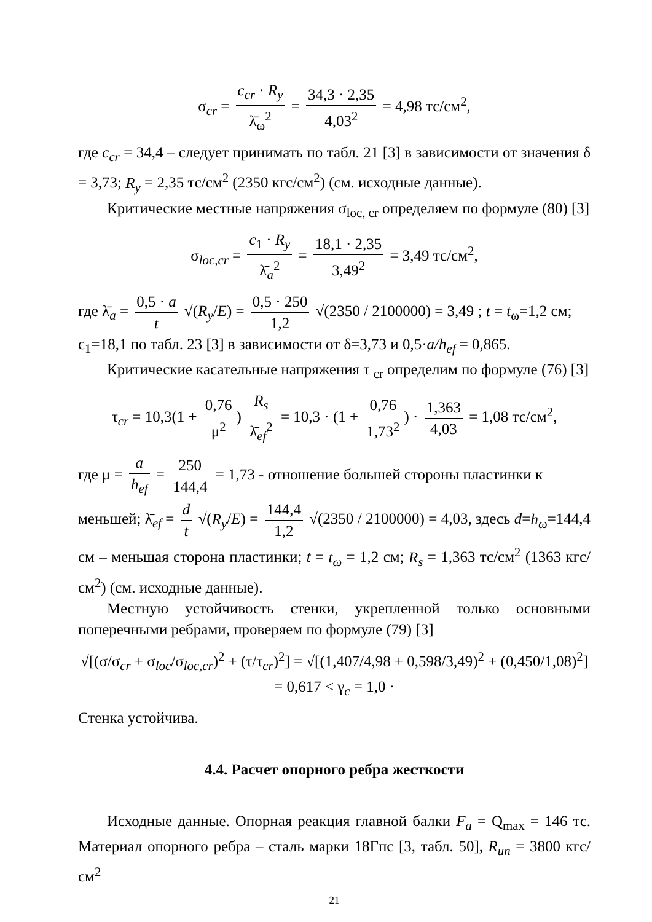σ<sub>cr</sub> = c<sub>cr</sub> · R<sub>y</sub> λ̄<sub>ω</sub><sup>2</sup> = 34,3 · 2,35 4,03<sup>2</sup> = 4,98 тс/см<sup>2</sup>,
где c<sub>cr</sub> = 34,4 – следует принимать по табл. 21 [3] в зависимости от значения δ = 3,73; R<sub>y</sub> = 2,35 тс/см<sup>2</sup> (2350 кгс/см<sup>2</sup>) (см. исходные данные).
Критические местные напряжения σ<sub>loc, cr</sub> определяем по формуле (80) [3]
σ<sub>loc,cr</sub> = c<sub>1</sub> · R<sub>y</sub> λ̄<sub>a</sub><sup>2</sup> = 18,1 · 2,35 3,49<sup>2</sup> = 3,49 тс/см<sup>2</sup>,
где λ̄<sub>a</sub> = 0,5 · a t √(R<sub>y</sub>/E) = 0,5 · 250 1,2 √(2350 / 2100000) = 3,49 ; t = t<sub>ω</sub>=1,2 см;
c<sub>1</sub>=18,1 по табл. 23 [3] в зависимости от δ=3,73 и 0,5·a/h<sub>ef</sub> = 0,865.
Критические касательные напряжения τ <sub>cr</sub> определим по формуле (76) [3]
τ<sub>cr</sub> = 10,3(1 + 0,76 μ<sup>2</sup>) R<sub>s</sub> λ̄<sub>ef</sub><sup>2</sup> = 10,3 · (1 + 0,76 1,73<sup>2</sup>) · 1,363 4,03 = 1,08 тс/см<sup>2</sup>,
где μ = a h<sub>ef</sub> = 250 144,4 = 1,73 - отношение большей стороны пластинки к
меньшей; λ̄<sub>ef</sub> = d t √(R<sub>y</sub>/E) = 144,4 1,2 √(2350 / 2100000) = 4,03, здесь d=h<sub>ω</sub>=144,4 см – меньшая сторона пластинки; t = t<sub>ω</sub> = 1,2 см; R<sub>s</sub> = 1,363 тс/см<sup>2</sup> (1363 кгс/см<sup>2</sup>) (см. исходные данные).
Местную устойчивость стенки, укрепленной только основными поперечными ребрами, проверяем по формуле (79) [3]
√[(σ/σ<sub>cr</sub> + σ<sub>loc</sub>/σ<sub>loc,cr</sub>)<sup>2</sup> + (τ/τ<sub>cr</sub>)<sup>2</sup>] = √[(1,407/4,98 + 0,598/3,49)<sup>2</sup> + (0,450/1,08)<sup>2</sup>] = 0,617 < γ<sub>c</sub> = 1,0 ·
Стенка устойчива.
4.4. Расчет опорного ребра жесткости
Исходные данные. Опорная реакция главной балки F<sub>a</sub> = Q<sub>max</sub> = 146 тс. Материал опорного ребра – сталь марки 18Гпс [3, табл. 50], R<sub>un</sub> = 3800 кгс/см<sup>2</sup>
21